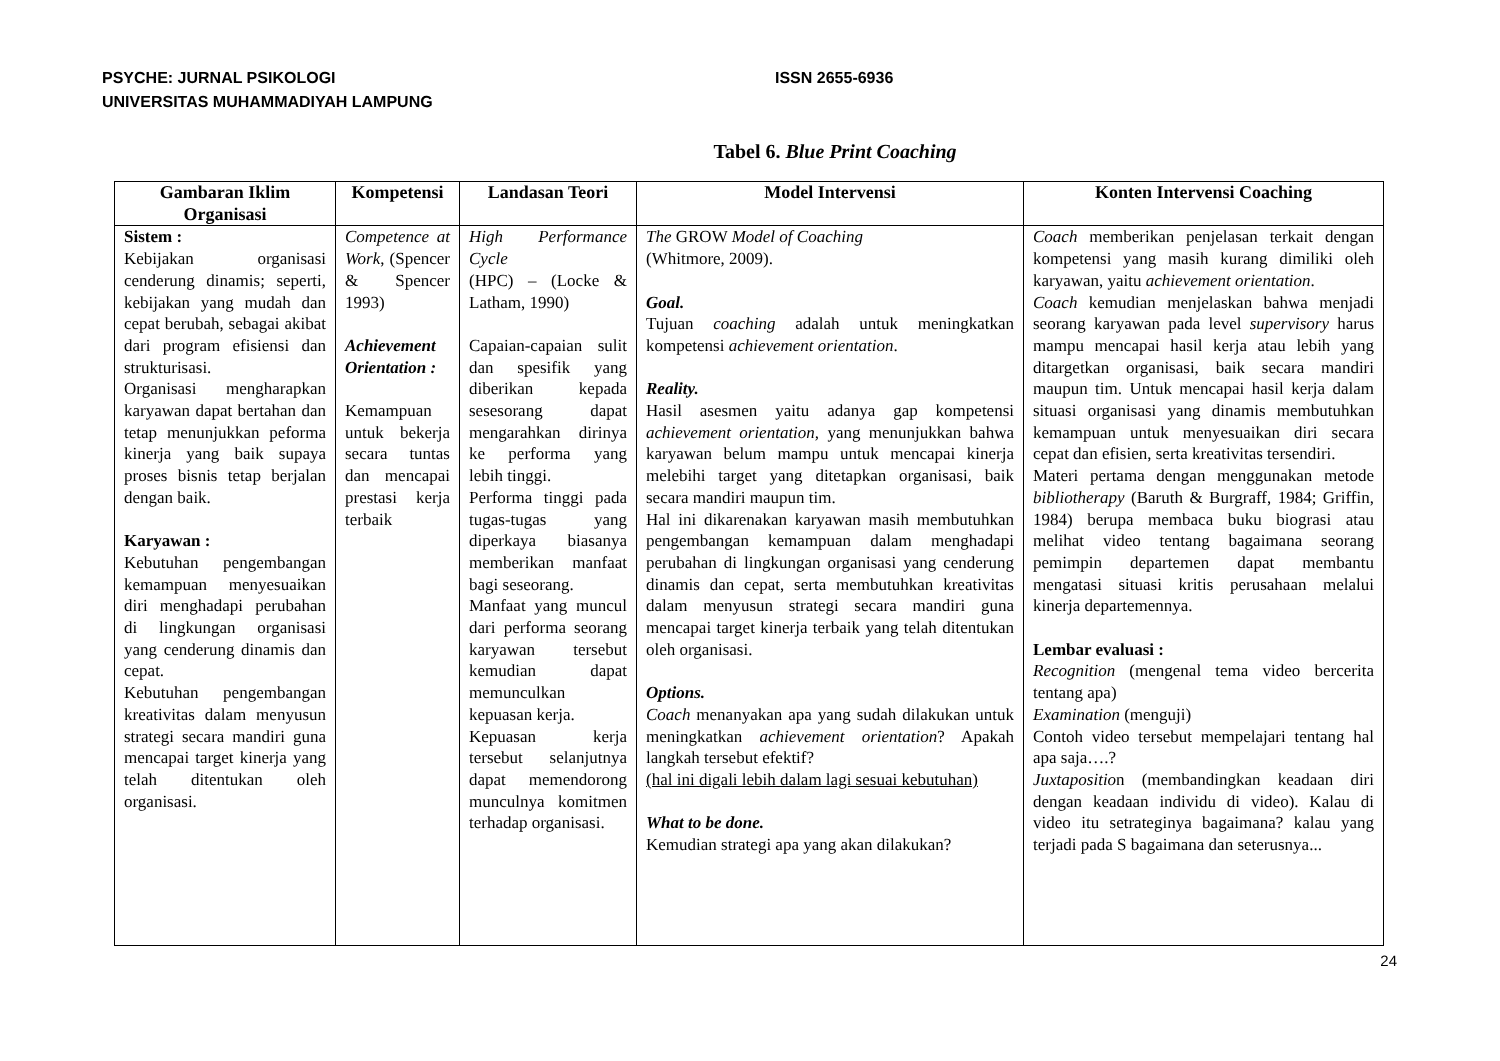PSYCHE: JURNAL PSIKOLOGI ISSN 2655-6936
UNIVERSITAS MUHAMMADIYAH LAMPUNG
Tabel 6. Blue Print Coaching
| Gambaran Iklim Organisasi | Kompetensi | Landasan Teori | Model Intervensi | Konten Intervensi Coaching |
| --- | --- | --- | --- | --- |
| Sistem : Kebijakan organisasi cenderung dinamis; seperti, kebijakan yang mudah dan cepat berubah, sebagai akibat dari program efisiensi dan strukturisasi. Organisasi mengharapkan karyawan dapat bertahan dan tetap menunjukkan peforma kinerja yang baik supaya proses bisnis tetap berjalan dengan baik. Karyawan : Kebutuhan pengembangan kemampuan menyesuaikan diri menghadapi perubahan di lingkungan organisasi yang cenderung dinamis dan cepat. Kebutuhan pengembangan kreativitas dalam menyusun strategi secara mandiri guna mencapai target kinerja yang telah ditentukan oleh organisasi. | Competence at Work , (Spencer & Spencer 1993) Achievement Orientation : Kemampuan untuk bekerja secara tuntas dan mencapai prestasi kerja terbaik | High Performance Cycle (HPC) – (Locke & Latham, 1990) Capaian-capaian sulit dan spesifik yang diberikan kepada sesesorang dapat mengarahkan dirinya ke performa yang lebih tinggi. Performa tinggi pada tugas-tugas yang diperkaya biasanya memberikan manfaat bagi seseorang. Manfaat yang muncul dari performa seorang karyawan tersebut kemudian dapat memunculkan kepuasan kerja. Kepuasan kerja tersebut selanjutnya dapat memendorong munculnya komitmen terhadap organisasi. | The GROW Model of Coaching (Whitmore, 2009). Goal. Tujuan coaching adalah untuk meningkatkan kompetensi achievement orientation . Reality. Hasil asesmen yaitu adanya gap kompetensi achievement orientation, yang menunjukkan bahwa karyawan belum mampu untuk mencapai kinerja melebihi target yang ditetapkan organisasi, baik secara mandiri maupun tim. Hal ini dikarenakan karyawan masih membutuhkan pengembangan kemampuan dalam menghadapi perubahan di lingkungan organisasi yang cenderung dinamis dan cepat, serta membutuhkan kreativitas dalam menyusun strategi secara mandiri guna mencapai target kinerja terbaik yang telah ditentukan oleh organisasi. Options. Coach menanyakan apa yang sudah dilakukan untuk meningkatkan achievement orientation ? Apakah langkah tersebut efektif? (hal ini digali lebih dalam lagi sesuai kebutuhan) What to be done. Kemudian strategi apa yang akan dilakukan? | Coach memberikan penjelasan terkait dengan kompetensi yang masih kurang dimiliki oleh karyawan, yaitu achievement orientation . Coach kemudian menjelaskan bahwa menjadi seorang karyawan pada level supervisory harus mampu mencapai hasil kerja atau lebih yang ditargetkan organisasi, baik secara mandiri maupun tim. Untuk mencapai hasil kerja dalam situasi organisasi yang dinamis membutuhkan kemampuan untuk menyesuaikan diri secara cepat dan efisien, serta kreativitas tersendiri. Materi pertama dengan menggunakan metode bibliotherapy (Baruth & Burgraff, 1984; Griffin, 1984) berupa membaca buku biograsi atau melihat video tentang bagaimana seorang pemimpin departemen dapat membantu mengatasi situasi kritis perusahaan melalui kinerja departemennya. Lembar evaluasi : Recognition (mengenal tema video bercerita tentang apa) Examination (menguji) Contoh video tersebut mempelajari tentang hal apa saja….? Juxtapositio n (membandingkan keadaan diri dengan keadaan individu di video). Kalau di video itu setrateginya bagaimana? kalau yang terjadi pada S bagaimana dan seterusnya... |
24